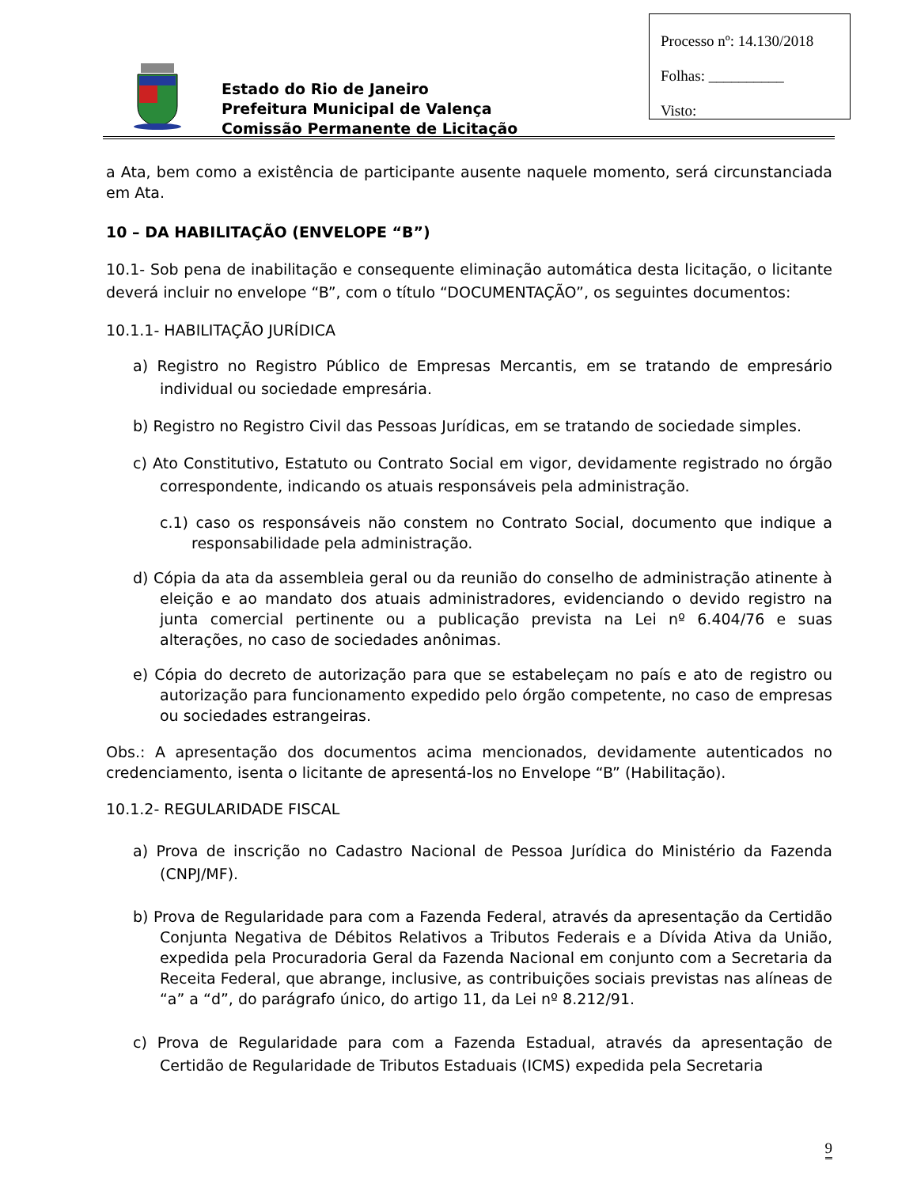Processo nº: 14.130/2018
Folhas: __________
Visto:
Estado do Rio de Janeiro
Prefeitura Municipal de Valença
Comissão Permanente de Licitação
a Ata, bem como a existência de participante ausente naquele momento, será circunstanciada em Ata.
10 – DA HABILITAÇÃO (ENVELOPE “B”)
10.1- Sob pena de inabilitação e consequente eliminação automática desta licitação, o licitante deverá incluir no envelope “B”, com o título “DOCUMENTAÇÃO”, os seguintes documentos:
10.1.1- HABILITAÇÃO JURÍDICA
a) Registro no Registro Público de Empresas Mercantis, em se tratando de empresário individual ou sociedade empresária.
b) Registro no Registro Civil das Pessoas Jurídicas, em se tratando de sociedade simples.
c) Ato Constitutivo, Estatuto ou Contrato Social em vigor, devidamente registrado no órgão correspondente, indicando os atuais responsáveis pela administração.
c.1) caso os responsáveis não constem no Contrato Social, documento que indique a responsabilidade pela administração.
d) Cópia da ata da assembleia geral ou da reunião do conselho de administração atinente à eleição e ao mandato dos atuais administradores, evidenciando o devido registro na junta comercial pertinente ou a publicação prevista na Lei nº 6.404/76 e suas alterações, no caso de sociedades anônimas.
e) Cópia do decreto de autorização para que se estabeleçam no país e ato de registro ou autorização para funcionamento expedido pelo órgão competente, no caso de empresas ou sociedades estrangeiras.
Obs.: A apresentação dos documentos acima mencionados, devidamente autenticados no credenciamento, isenta o licitante de apresentá-los no Envelope “B” (Habilitação).
10.1.2- REGULARIDADE FISCAL
a) Prova de inscrição no Cadastro Nacional de Pessoa Jurídica do Ministério da Fazenda (CNPJ/MF).
b) Prova de Regularidade para com a Fazenda Federal, através da apresentação da Certidão Conjunta Negativa de Débitos Relativos a Tributos Federais e a Dívida Ativa da União, expedida pela Procuradoria Geral da Fazenda Nacional em conjunto com a Secretaria da Receita Federal, que abrange, inclusive, as contribuições sociais previstas nas alíneas de “a” a “d”, do parágrafo único, do artigo 11, da Lei nº 8.212/91.
c) Prova de Regularidade para com a Fazenda Estadual, através da apresentação de Certidão de Regularidade de Tributos Estaduais (ICMS) expedida pela Secretaria
9